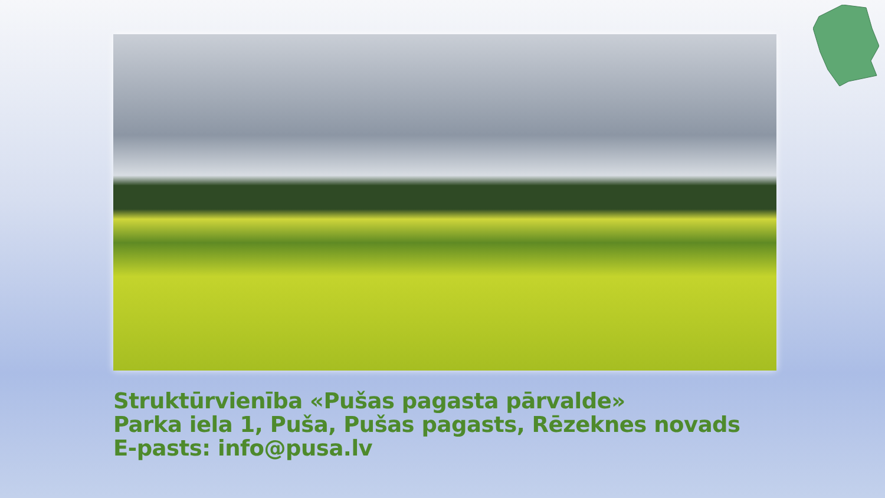Struktūrvienība «Pušas pagasta pārvalde»
Parka iela 1, Puša, Pušas pagasts, Rēzeknes novads
E-pasts: info@pusa.lv